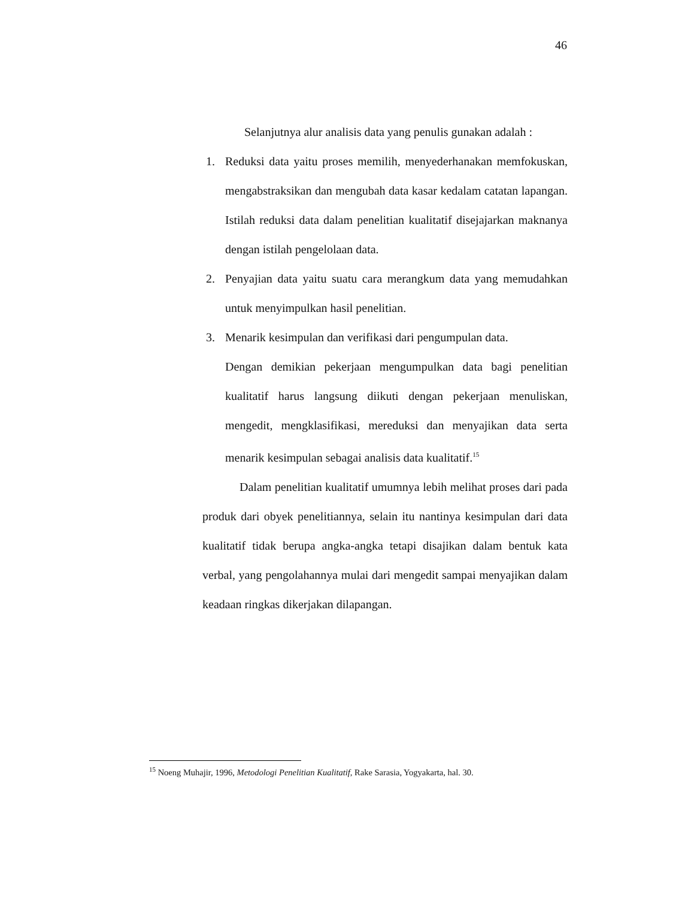46
Selanjutnya alur analisis data yang penulis gunakan adalah :
1. Reduksi data yaitu proses memilih, menyederhanakan memfokuskan, mengabstraksikan dan mengubah data kasar kedalam catatan lapangan. Istilah reduksi data dalam penelitian kualitatif disejajarkan maknanya dengan istilah pengelolaan data.
2. Penyajian data yaitu suatu cara merangkum data yang memudahkan untuk menyimpulkan hasil penelitian.
3. Menarik kesimpulan dan verifikasi dari pengumpulan data.
Dengan demikian pekerjaan mengumpulkan data bagi penelitian kualitatif harus langsung diikuti dengan pekerjaan menuliskan, mengedit, mengklasifikasi, mereduksi dan menyajikan data serta menarik kesimpulan sebagai analisis data kualitatif.<sup>15</sup>
Dalam penelitian kualitatif umumnya lebih melihat proses dari pada produk dari obyek penelitiannya, selain itu nantinya kesimpulan dari data kualitatif tidak berupa angka-angka tetapi disajikan dalam bentuk kata verbal, yang pengolahannya mulai dari mengedit sampai menyajikan dalam keadaan ringkas dikerjakan dilapangan.
<sup>15</sup> Noeng Muhajir, 1996, Metodologi Penelitian Kualitatif, Rake Sarasia, Yogyakarta, hal. 30.